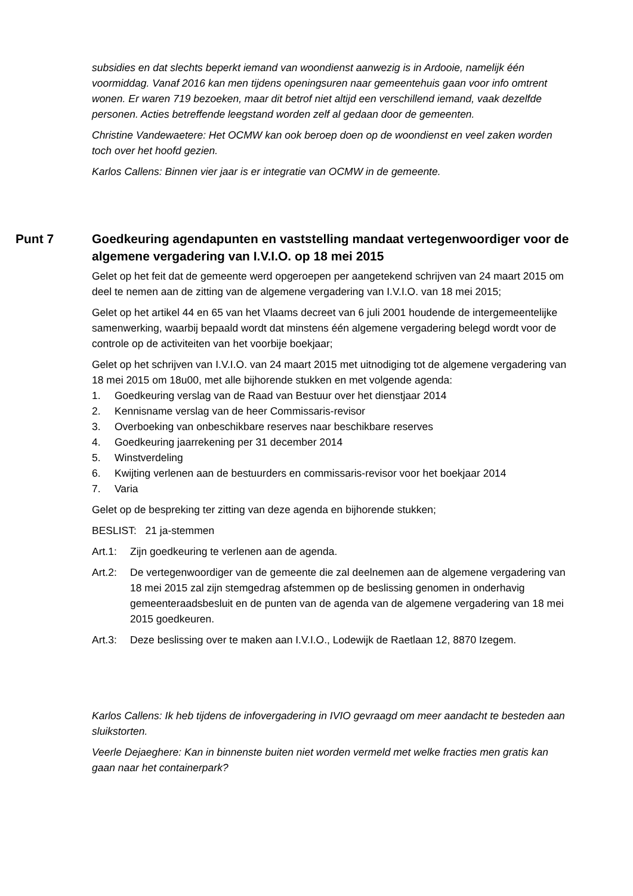subsidies en dat slechts beperkt iemand van woondienst aanwezig is in Ardooie, namelijk één voormiddag. Vanaf 2016 kan men tijdens openingsuren naar gemeentehuis gaan voor info omtrent wonen. Er waren 719 bezoeken, maar dit betrof niet altijd een verschillend iemand, vaak dezelfde personen. Acties betreffende leegstand worden zelf al gedaan door de gemeenten.
Christine Vandewaetere: Het OCMW kan ook beroep doen op de woondienst en veel zaken worden toch over het hoofd gezien.
Karlos Callens: Binnen vier jaar is er integratie van OCMW in de gemeente.
Punt 7 Goedkeuring agendapunten en vaststelling mandaat vertegenwoordiger voor de algemene vergadering van I.V.I.O. op 18 mei 2015
Gelet op het feit dat de gemeente werd opgeroepen per aangetekend schrijven van 24 maart 2015 om deel te nemen aan de zitting van de algemene vergadering van I.V.I.O. van 18 mei 2015;
Gelet op het artikel 44 en 65 van het Vlaams decreet van 6 juli 2001 houdende de intergemeentelijke samenwerking, waarbij bepaald wordt dat minstens één algemene vergadering belegd wordt voor de controle op de activiteiten van het voorbije boekjaar;
Gelet op het schrijven van I.V.I.O. van 24 maart 2015 met uitnodiging tot de algemene vergadering van 18 mei 2015 om 18u00, met alle bijhorende stukken en met volgende agenda:
1. Goedkeuring verslag van de Raad van Bestuur over het dienstjaar 2014
2. Kennisname verslag van de heer Commissaris-revisor
3. Overboeking van onbeschikbare reserves naar beschikbare reserves
4. Goedkeuring jaarrekening per 31 december 2014
5. Winstverdeling
6. Kwijting verlenen aan de bestuurders en commissaris-revisor voor het boekjaar 2014
7. Varia
Gelet op de bespreking ter zitting van deze agenda en bijhorende stukken;
BESLIST: 21 ja-stemmen
Art.1: Zijn goedkeuring te verlenen aan de agenda.
Art.2: De vertegenwoordiger van de gemeente die zal deelnemen aan de algemene vergadering van 18 mei 2015 zal zijn stemgedrag afstemmen op de beslissing genomen in onderhavig gemeenteraadsbesluit en de punten van de agenda van de algemene vergadering van 18 mei 2015 goedkeuren.
Art.3: Deze beslissing over te maken aan I.V.I.O., Lodewijk de Raetlaan 12, 8870 Izegem.
Karlos Callens: Ik heb tijdens de infovergadering in IVIO gevraagd om meer aandacht te besteden aan sluikstorten.
Veerle Dejaeghere: Kan in binnenste buiten niet worden vermeld met welke fracties men gratis kan gaan naar het containerpark?